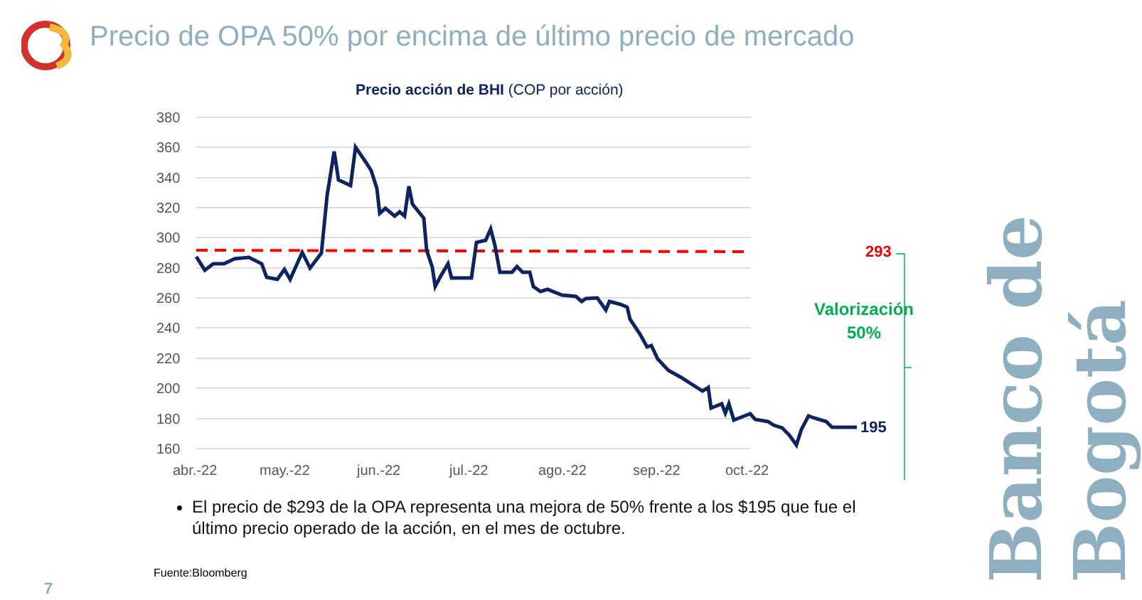Precio de OPA 50% por encima de último precio de mercado
Precio acción de BHI (COP por acción)
380
360
340
320
300
280
260
240
220
200
180
160
abr.-22
may.-22
jun.-22
jul.-22
ago.-22
sep.-22
oct.-22
293
195
Valorización
50%
Banco de Bogotá
El precio de $293 de la OPA representa una mejora de 50% frente a los $195 que fue el último precio operado de la acción, en el mes de octubre.
Fuente:Bloomberg
7